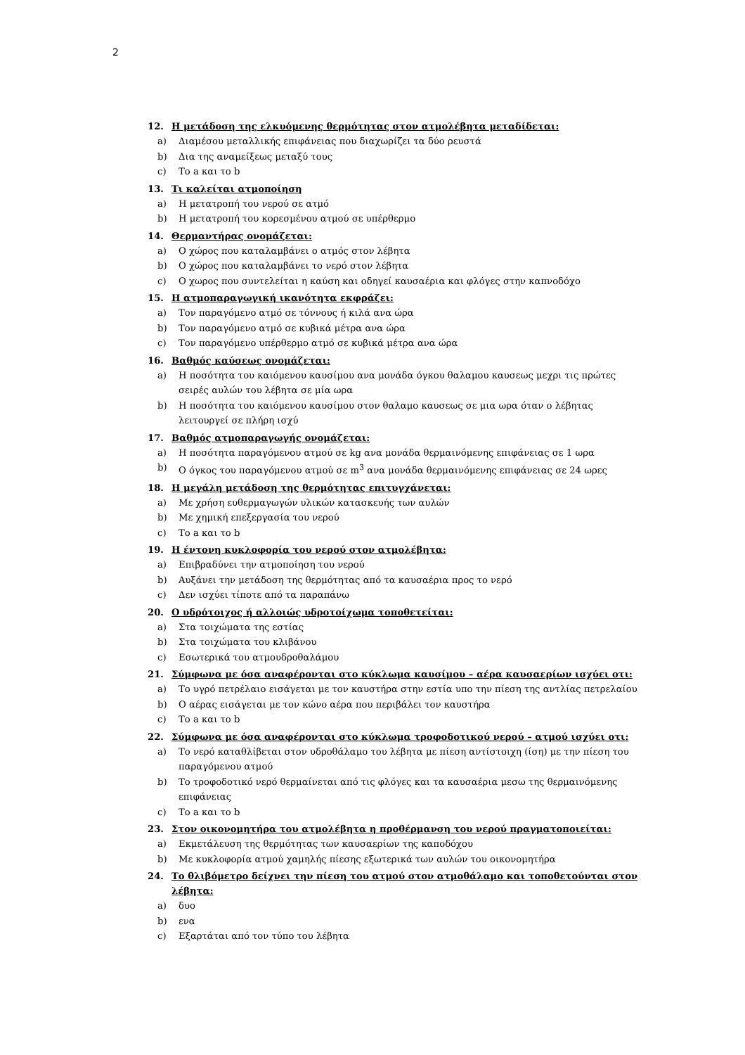2
12. Η μετάδοση της ελκυόμενης θερμότητας στον ατμολέβητα μεταδίδεται:
a) Διαμέσου μεταλλικής επιφάνειας που διαχωρίζει τα δύο ρευστά
b) Δια της αναμείξεως μεταξύ τους
c) Το a και το b
13. Τι καλείται ατμοποίηση
a) Η μετατροπή του νερού σε ατμό
b) Η μετατροπή του κορεσμένου ατμού σε υπέρθερμο
14. Θερμαντήρας ονομάζεται:
a) Ο χώρος που καταλαμβάνει ο ατμός στον λέβητα
b) Ο χώρος που καταλαμβάνει το νερό στον λέβητα
c) Ο χωρος που συντελείται η καύση και οδηγεί καυσαέρια και φλόγες στην καπνοδόχο
15. Η ατμοπαραγωγική ικανότητα εκφράζει:
a) Τον παραγόμενο ατμό σε τόννους ή κιλά ανα ώρα
b) Τον παραγόμενο ατμό σε κυβικά μέτρα ανα ώρα
c) Τον παραγόμενο υπέρθερμο ατμό σε κυβικά μέτρα ανα ώρα
16. Βαθμός καύσεως ονομάζεται:
a) Η ποσότητα του καιόμενου καυσίμου ανα μονάδα όγκου θαλαμου καυσεως μεχρι τις πρώτες σειρές αυλών του λέβητα σε μία ωρα
b) Η ποσότητα του καιόμενου καυσίμου στον θαλαμο καυσεως σε μια ωρα όταν ο λέβητας λειτουργεί σε πλήρη ισχύ
17. Βαθμός ατμοπαραγωγής ονομάζεται:
a) Η ποσότητα παραγόμενου ατμού σε kg ανα μονάδα θερμαινόμενης επιφάνειας σε 1 ωρα
b) Ο όγκος του παραγόμενου ατμού σε m<sup>3</sup> ανα μονάδα θερμαινόμενης επιφάνειας σε 24 ωρες
18. Η μεγάλη μετάδοση της θερμότητας επιτυγχάνεται:
a) Με χρήση ευθερμαγωγών υλικών κατασκευής των αυλών
b) Με χημική επεξεργασία του νερού
c) Το a και το b
19. Η έντονη κυκλοφορία του νερού στον ατμολέβητα:
a) Επιβραδύνει την ατμοποίηση του νερού
b) Αυξάνει την μετάδοση της θερμότητας από τα καυσαέρια προς το νερό
c) Δεν ισχύει τίποτε από τα παραπάνω
20. Ο υδρότοιχος ή αλλοιώς υδροτοίχωμα τοποθετείται:
a) Στα τοιχώματα της εστίας
b) Στα τοιχώματα του κλιβάνου
c) Εσωτερικά του ατμουδροθαλάμου
21. Σύμφωνα με όσα αναφέρονται στο κύκλωμα καυσίμου – αέρα καυσαερίων ισχύει οτι:
a) Το υγρό πετρέλαιο εισάγεται με τον καυστήρα στην εστία υπο την πίεση της αντλίας πετρελαίου
b) Ο αέρας εισάγεται με τον κώνο αέρα που περιβάλει τον καυστήρα
c) Το a και το b
22. Σύμφωνα με όσα αναφέρονται στο κύκλωμα τροφοδοτικού νερού – ατμού ισχύει οτι:
a) Το νερό καταθλίβεται στον υδροθάλαμο του λέβητα με πίεση αντίστοιχη (ίση) με την πίεση του παραγόμενου ατμού
b) Το τροφοδοτικό νερό θερμαίνεται από τις φλόγες και τα καυσαέρια μεσω της θερμαινόμενης επιφάνειας
c) Το a και το b
23. Στον οικονομητήρα του ατμολέβητα η προθέρμανση του νερού πραγματοποιείται:
a) Εκμετάλευση της θερμότητας των καυσαερίων της καποδόχου
b) Με κυκλοφορία ατμού χαμηλής πίεσης εξωτερικά των αυλών του οικονομητήρα
24. Το θλιβόμετρο δείχνει την πίεση του ατμού στον ατμοθάλαμο και τοποθετούνται στον λέβητα:
a) δυο
b) ενα
c) Εξαρτάται από τον τύπο του λέβητα